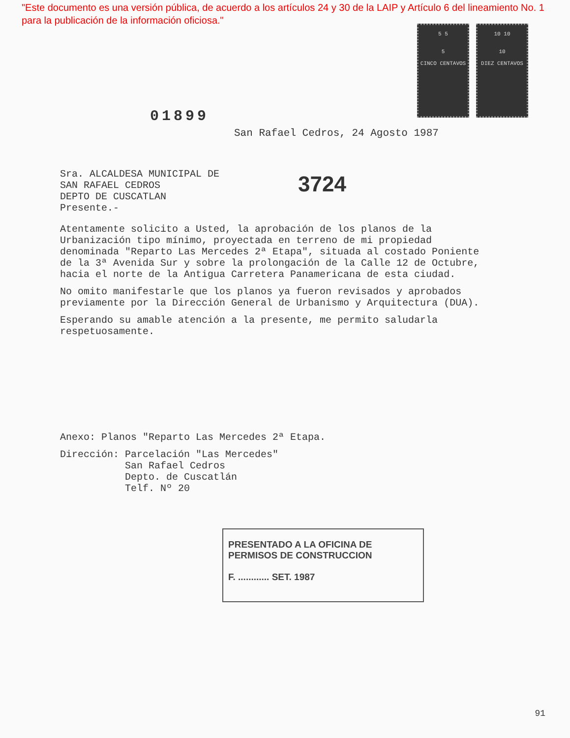"Este documento es una versión pública, de acuerdo a los artículos 24 y 30 de la LAIP y Artículo 6 del lineamiento No. 1 para la publicación de la información oficiosa."
5 5
5
CINCO CENTAVOS
10 10
10
DIEZ CENTAVOS
01899
San Rafael Cedros, 24 Agosto 1987
Sra. ALCALDESA MUNICIPAL DE
SAN RAFAEL CEDROS
DEPTO DE CUSCATLAN
Presente.-
3724
Atentamente solicito a Usted, la aprobación de los planos de la Urbanización tipo mínimo, proyectada en terreno de mi propiedad denominada "Reparto Las Mercedes 2ª Etapa", situada al costado Poniente de la 3ª Avenida Sur y sobre la prolongación de la Calle 12 de Octubre, hacia el norte de la Antigua Carretera Panamericana de esta ciudad.
No omito manifestarle que los planos ya fueron revisados y aprobados previamente por la Dirección General de Urbanismo y Arquitectura (DUA).
Esperando su amable atención a la presente, me permito saludarla respetuosamente.
Anexo: Planos "Reparto Las Mercedes 2ª Etapa.
Dirección: Parcelación "Las Mercedes"
San Rafael Cedros
Depto. de Cuscatlán
Telf. Nº 20
PRESENTADO A LA OFICINA DE
PERMISOS DE CONSTRUCCION
F. ............ SET. 1987
91